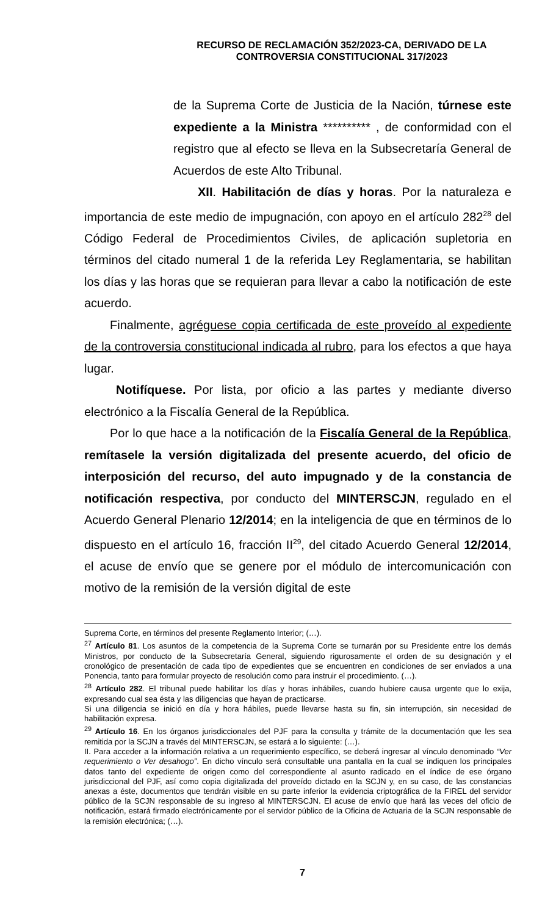RECURSO DE RECLAMACIÓN 352/2023-CA, DERIVADO DE LA CONTROVERSIA CONSTITUCIONAL 317/2023
de la Suprema Corte de Justicia de la Nación, túrnese este expediente a la Ministra ********** , de conformidad con el registro que al efecto se lleva en la Subsecretaría General de Acuerdos de este Alto Tribunal.
XII. Habilitación de días y horas. Por la naturaleza e importancia de este medio de impugnación, con apoyo en el artículo 282<sup>28</sup> del Código Federal de Procedimientos Civiles, de aplicación supletoria en términos del citado numeral 1 de la referida Ley Reglamentaria, se habilitan los días y las horas que se requieran para llevar a cabo la notificación de este acuerdo.
Finalmente, agréguese copia certificada de este proveído al expediente de la controversia constitucional indicada al rubro, para los efectos a que haya lugar.
Notifíquese. Por lista, por oficio a las partes y mediante diverso electrónico a la Fiscalía General de la República.
Por lo que hace a la notificación de la Fiscalía General de la República, remítasele la versión digitalizada del presente acuerdo, del oficio de interposición del recurso, del auto impugnado y de la constancia de notificación respectiva, por conducto del MINTERSCJN, regulado en el Acuerdo General Plenario 12/2014; en la inteligencia de que en términos de lo dispuesto en el artículo 16, fracción II<sup>29</sup>, del citado Acuerdo General 12/2014, el acuse de envío que se genere por el módulo de intercomunicación con motivo de la remisión de la versión digital de este
Suprema Corte, en términos del presente Reglamento Interior; (…).
<sup>27</sup> Artículo 81. Los asuntos de la competencia de la Suprema Corte se turnarán por su Presidente entre los demás Ministros, por conducto de la Subsecretaría General, siguiendo rigurosamente el orden de su designación y el cronológico de presentación de cada tipo de expedientes que se encuentren en condiciones de ser enviados a una Ponencia, tanto para formular proyecto de resolución como para instruir el procedimiento. (…).
<sup>28</sup> Artículo 282. El tribunal puede habilitar los días y horas inhábiles, cuando hubiere causa urgente que lo exija, expresando cual sea ésta y las diligencias que hayan de practicarse.
Si una diligencia se inició en día y hora hábiles, puede llevarse hasta su fin, sin interrupción, sin necesidad de habilitación expresa.
<sup>29</sup> Artículo 16. En los órganos jurisdiccionales del PJF para la consulta y trámite de la documentación que les sea remitida por la SCJN a través del MINTERSCJN, se estará a lo siguiente: (…).
II. Para acceder a la información relativa a un requerimiento específico, se deberá ingresar al vínculo denominado “Ver requerimiento o Ver desahogo”. En dicho vínculo será consultable una pantalla en la cual se indiquen los principales datos tanto del expediente de origen como del correspondiente al asunto radicado en el índice de ese órgano jurisdiccional del PJF, así como copia digitalizada del proveído dictado en la SCJN y, en su caso, de las constancias anexas a éste, documentos que tendrán visible en su parte inferior la evidencia criptográfica de la FIREL del servidor público de la SCJN responsable de su ingreso al MINTERSCJN. El acuse de envío que hará las veces del oficio de notificación, estará firmado electrónicamente por el servidor público de la Oficina de Actuaria de la SCJN responsable de la remisión electrónica; (…).
7